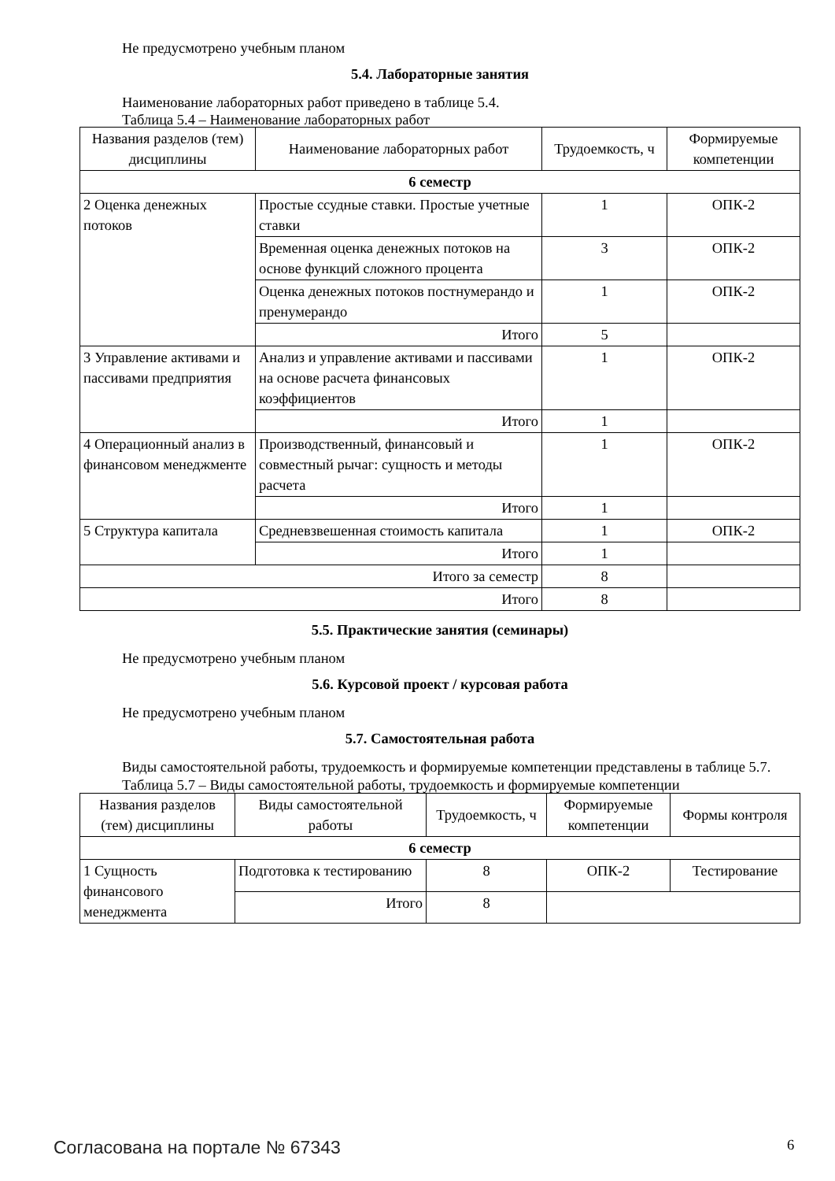Не предусмотрено учебным планом
5.4. Лабораторные занятия
Наименование лабораторных работ приведено в таблице 5.4.
Таблица 5.4 – Наименование лабораторных работ
| Названия разделов (тем) дисциплины | Наименование лабораторных работ | Трудоемкость, ч | Формируемые компетенции |
| --- | --- | --- | --- |
| 6 семестр | | | |
| 2 Оценка денежных потоков | Простые ссудные ставки. Простые учетные ставки | 1 | ОПК-2 |
| | Временная оценка денежных потоков на основе функций сложного процента | 3 | ОПК-2 |
| | Оценка денежных потоков постнумерандо и пренумерандо | 1 | ОПК-2 |
| | Итого | 5 | |
| 3 Управление активами и пассивами предприятия | Анализ и управление активами и пассивами на основе расчета финансовых коэффициентов | 1 | ОПК-2 |
| | Итого | 1 | |
| 4 Операционный анализ в финансовом менеджменте | Производственный, финансовый и совместный рычаг: сущность и методы расчета | 1 | ОПК-2 |
| | Итого | 1 | |
| 5 Структура капитала | Средневзвешенная стоимость капитала | 1 | ОПК-2 |
| | Итого | 1 | |
| Итого за семестр | | 8 | |
| Итого | | 8 | |
5.5. Практические занятия (семинары)
Не предусмотрено учебным планом
5.6. Курсовой проект / курсовая работа
Не предусмотрено учебным планом
5.7. Самостоятельная работа
Виды самостоятельной работы, трудоемкость и формируемые компетенции представлены в таблице 5.7.
Таблица 5.7 – Виды самостоятельной работы, трудоемкость и формируемые компетенции
| Названия разделов (тем) дисциплины | Виды самостоятельной работы | Трудоемкость, ч | Формируемые компетенции | Формы контроля |
| --- | --- | --- | --- | --- |
| 6 семестр | | | | |
| 1 Сущность финансового менеджмента | Подготовка к тестированию | 8 | ОПК-2 | Тестирование |
| | Итого | 8 | | |
Согласована на портале № 67343 6